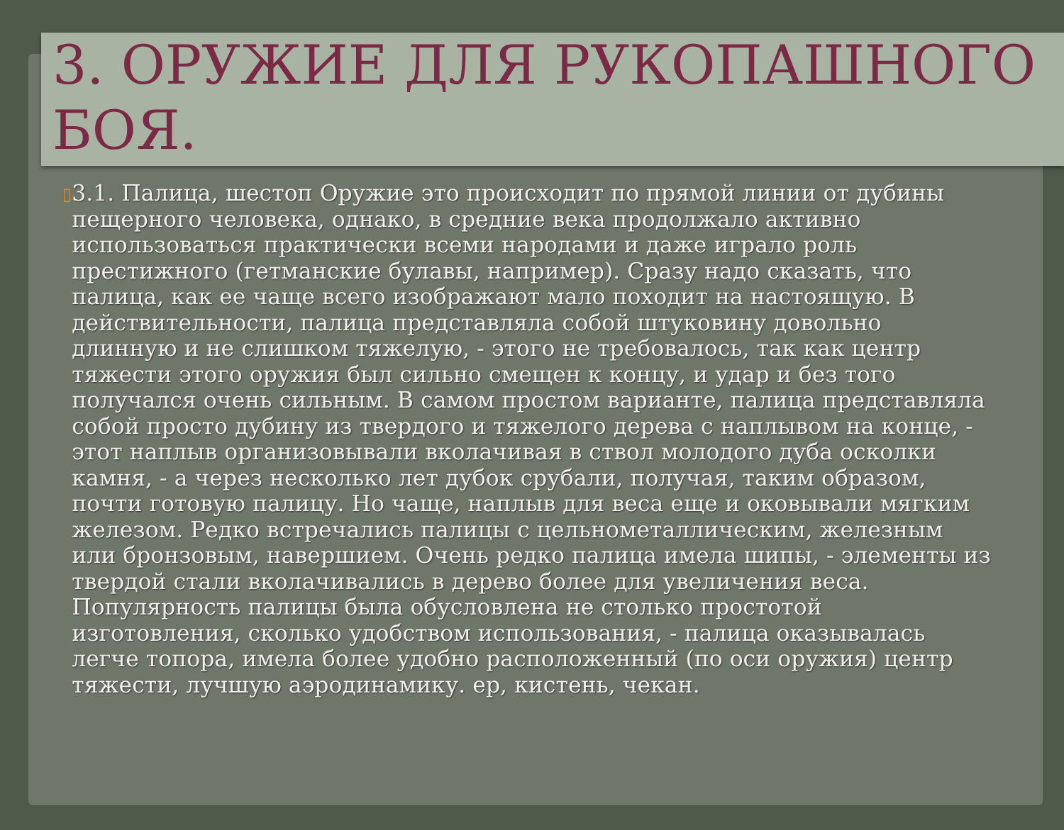3. ОРУЖИЕ ДЛЯ РУКОПАШНОГО БОЯ.
▯
3.1. Палица, шестоп Оружие это происходит по прямой линии от дубины пещерного человека, однако, в средние века продолжало активно использоваться практически всеми народами и даже играло роль престижного (гетманские булавы, например). Сразу надо сказать, что палица, как ее чаще всего изображают мало походит на настоящую. В действительности, палица представляла собой штуковину довольно длинную и не слишком тяжелую, - этого не требовалось, так как центр тяжести этого оружия был сильно смещен к концу, и удар и без того получался очень сильным. В самом простом варианте, палица представляла собой просто дубину из твердого и тяжелого дерева с наплывом на конце, - этот наплыв организовывали вколачивая в ствол молодого дуба осколки камня, - а через несколько лет дубок срубали, получая, таким образом, почти готовую палицу. Но чаще, наплыв для веса еще и оковывали мягким железом. Редко встречались палицы с цельнометаллическим, железным или бронзовым, навершием. Очень редко палица имела шипы, - элементы из твердой стали вколачивались в дерево более для увеличения веса. Популярность палицы была обусловлена не столько простотой изготовления, сколько удобством использования, - палица оказывалась легче топора, имела более удобно расположенный (по оси оружия) центр тяжести, лучшую аэродинамику. ер, кистень, чекан.